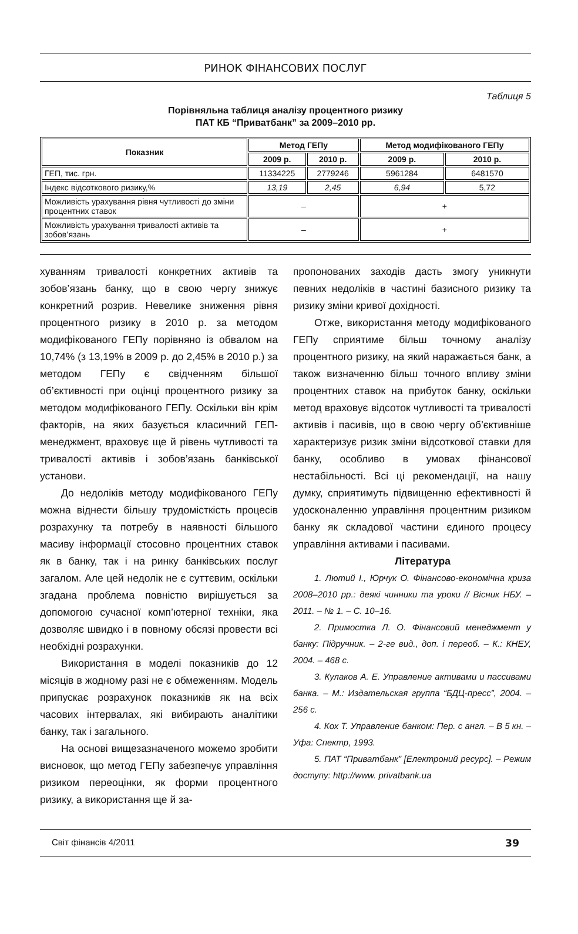РИНОК ФІНАНСОВИХ ПОСЛУГ
Таблиця 5
Порівняльна таблиця аналізу процентного ризику
ПАТ КБ “Приватбанк” за 2009–2010 рр.
| Показник | Метод ГЕПу | | Метод модифікованого ГЕПу | |
| --- | --- | --- | --- | --- |
| | 2009 р. | 2010 р. | 2009 р. | 2010 р. |
| ГЕП, тис. грн. | 11334225 | 2779246 | 5961284 | 6481570 |
| Індекс відсоткового ризику,% | 13,19 | 2,45 | 6,94 | 5,72 |
| Можливість урахування рівня чутливості до зміни процентних ставок | – | | + | |
| Можливість урахування тривалості активів та зобов’язань | – | | + | |
хуванням тривалості конкретних активів та зобов’язань банку, що в свою чергу знижує конкретний розрив. Невелике зниження рівня процентного ризику в 2010 р. за методом модифікованого ГЕПу порівняно із обвалом на 10,74% (з 13,19% в 2009 р. до 2,45% в 2010 р.) за методом ГЕПу є свідченням більшої об’єктивності при оцінці процентного ризику за методом модифікованого ГЕПу. Оскільки він крім факторів, на яких базується класичний ГЕП-менеджмент, враховує ще й рівень чутливості та тривалості активів і зобов’язань банківської установи.
До недоліків методу модифікованого ГЕПу можна віднести більшу трудомісткість процесів розрахунку та потребу в наявності більшого масиву інформації стосовно процентних ставок як в банку, так і на ринку банківських послуг загалом. Але цей недолік не є суттєвим, оскільки згадана проблема повністю вирішується за допомогою сучасної комп’ютерної техніки, яка дозволяє швидко і в повному обсязі провести всі необхідні розрахунки.
Використання в моделі показників до 12 місяців в жодному разі не є обмеженням. Модель припускає розрахунок показників як на всіх часових інтервалах, які вибирають аналітики банку, так і загального.
На основі вищезазначеного можемо зробити висновок, що метод ГЕПу забезпечує управління ризиком переоцінки, як форми процентного ризику, а використання ще й за-
пропонованих заходів дасть змогу уникнути певних недоліків в частині базисного ризику та ризику зміни кривої дохідності.
Отже, використання методу модифікованого ГЕПу сприятиме більш точному аналізу процентного ризику, на який наражається банк, а також визначенню більш точного впливу зміни процентних ставок на прибуток банку, оскільки метод враховує відсоток чутливості та тривалості активів і пасивів, що в свою чергу об’єктивніше характеризує ризик зміни відсоткової ставки для банку, особливо в умовах фінансової нестабільності. Всі ці рекомендації, на нашу думку, сприятимуть підвищенню ефективності й удосконаленню управління процентним ризиком банку як складової частини єдиного процесу управління активами і пасивами.
Література
1. Лютий І., Юрчук О. Фінансово-економічна криза 2008–2010 рр.: деякі чинники та уроки // Вісник НБУ. – 2011. – № 1. – С. 10–16.
2. Примостка Л. О. Фінансовий менеджмент у банку: Підручник. – 2-ге вид., доп. і переоб. – К.: КНЕУ, 2004. – 468 с.
3. Кулаков А. Е. Управление активами и пассивами банка. – М.: Издательская группа “БДЦ-пресс”, 2004. – 256 с.
4. Кох Т. Управление банком: Пер. с англ. – В 5 кн. – Уфа: Спектр, 1993.
5. ПАТ “Приватбанк” [Електроний ресурс]. – Режим доступу: http://www. privatbank.ua
Світ фінансів 4/2011 39